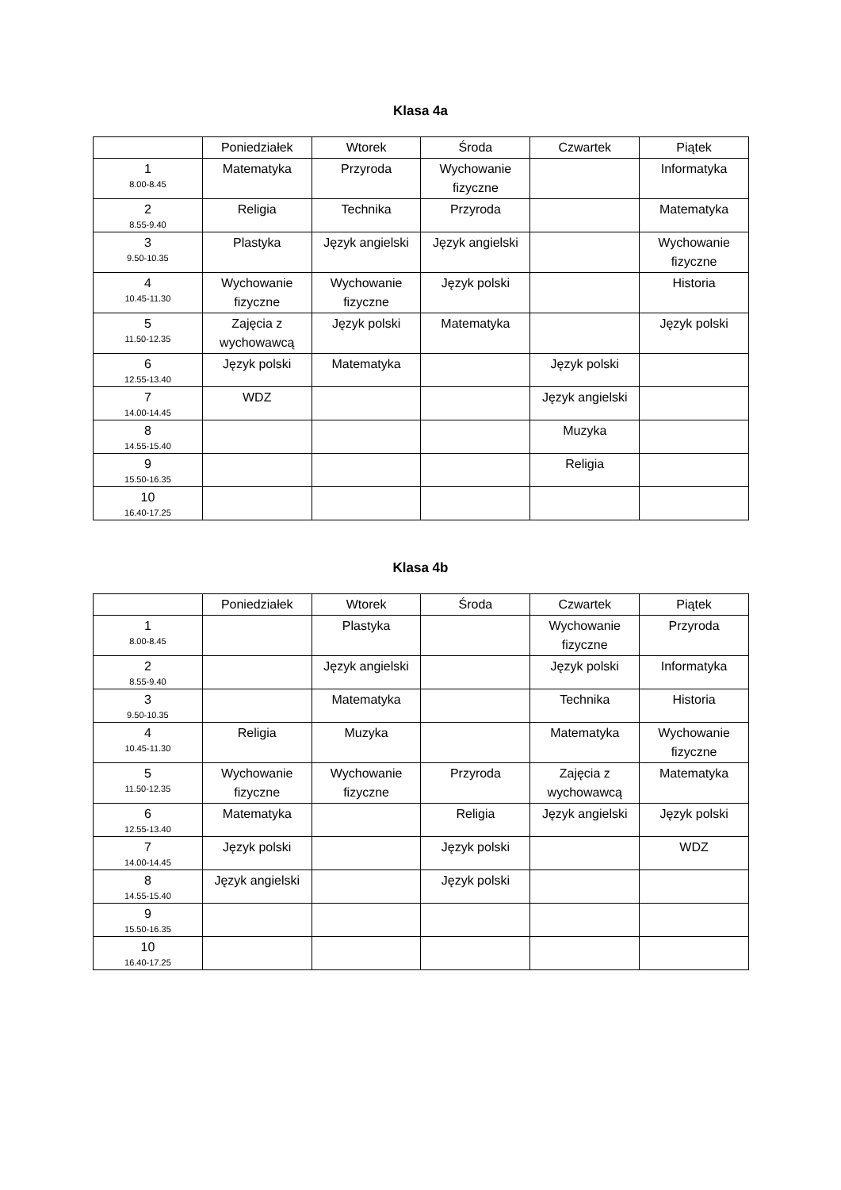Klasa 4a
| | Poniedziałek | Wtorek | Środa | Czwartek | Piątek |
| --- | --- | --- | --- | --- | --- |
| 1 8.00-8.45 | Matematyka | Przyroda | Wychowanie fizyczne | | Informatyka |
| 2 8.55-9.40 | Religia | Technika | Przyroda | | Matematyka |
| 3 9.50-10.35 | Plastyka | Język angielski | Język angielski | | Wychowanie fizyczne |
| 4 10.45-11.30 | Wychowanie fizyczne | Wychowanie fizyczne | Język polski | | Historia |
| 5 11.50-12.35 | Zajęcia z wychowawcą | Język polski | Matematyka | | Język polski |
| 6 12.55-13.40 | Język polski | Matematyka | | Język polski | |
| 7 14.00-14.45 | WDZ | | | Język angielski | |
| 8 14.55-15.40 | | | | Muzyka | |
| 9 15.50-16.35 | | | | Religia | |
| 10 16.40-17.25 | | | | | |
Klasa 4b
| | Poniedziałek | Wtorek | Środa | Czwartek | Piątek |
| --- | --- | --- | --- | --- | --- |
| 1 8.00-8.45 | | Plastyka | | Wychowanie fizyczne | Przyroda |
| 2 8.55-9.40 | | Język angielski | | Język polski | Informatyka |
| 3 9.50-10.35 | | Matematyka | | Technika | Historia |
| 4 10.45-11.30 | Religia | Muzyka | | Matematyka | Wychowanie fizyczne |
| 5 11.50-12.35 | Wychowanie fizyczne | Wychowanie fizyczne | Przyroda | Zajęcia z wychowawcą | Matematyka |
| 6 12.55-13.40 | Matematyka | | Religia | Język angielski | Język polski |
| 7 14.00-14.45 | Język polski | | Język polski | | WDZ |
| 8 14.55-15.40 | Język angielski | | Język polski | | |
| 9 15.50-16.35 | | | | | |
| 10 16.40-17.25 | | | | | |